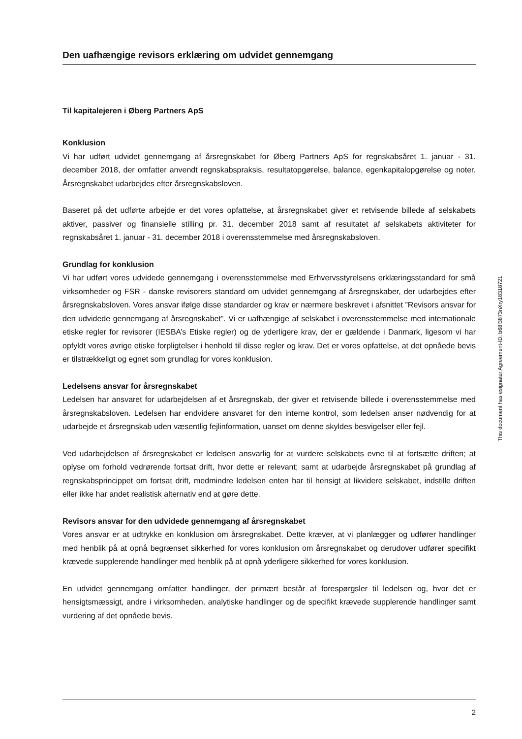Den uafhængige revisors erklæring om udvidet gennemgang
Til kapitalejeren i Øberg Partners ApS
Konklusion
Vi har udført udvidet gennemgang af årsregnskabet for Øberg Partners ApS for regnskabsåret 1. januar - 31. december 2018, der omfatter anvendt regnskabspraksis, resultatopgørelse, balance, egenkapitalopgørelse og noter. Årsregnskabet udarbejdes efter årsregnskabsloven.
Baseret på det udførte arbejde er det vores opfattelse, at årsregnskabet giver et retvisende billede af selskabets aktiver, passiver og finansielle stilling pr. 31. december 2018 samt af resultatet af selskabets aktiviteter for regnskabsåret 1. januar - 31. december 2018 i overensstemmelse med årsregnskabsloven.
Grundlag for konklusion
Vi har udført vores udvidede gennemgang i overensstemmelse med Erhvervsstyrelsens erklæringsstandard for små virksomheder og FSR - danske revisorers standard om udvidet gennemgang af årsregnskaber, der udarbejdes efter årsregnskabsloven. Vores ansvar ifølge disse standarder og krav er nærmere beskrevet i afsnittet ”Revisors ansvar for den udvidede gennemgang af årsregnskabet”. Vi er uafhængige af selskabet i overensstemmelse med internationale etiske regler for revisorer (IESBA’s Etiske regler) og de yderligere krav, der er gældende i Danmark, ligesom vi har opfyldt vores øvrige etiske forpligtelser i henhold til disse regler og krav. Det er vores opfattelse, at det opnåede bevis er tilstrækkeligt og egnet som grundlag for vores konklusion.
Ledelsens ansvar for årsregnskabet
Ledelsen har ansvaret for udarbejdelsen af et årsregnskab, der giver et retvisende billede i overensstemmelse med årsregnskabsloven. Ledelsen har endvidere ansvaret for den interne kontrol, som ledelsen anser nødvendig for at udarbejde et årsregnskab uden væsentlig fejlinformation, uanset om denne skyldes besvigelser eller fejl.
Ved udarbejdelsen af årsregnskabet er ledelsen ansvarlig for at vurdere selskabets evne til at fortsætte driften; at oplyse om forhold vedrørende fortsat drift, hvor dette er relevant; samt at udarbejde årsregnskabet på grundlag af regnskabsprincippet om fortsat drift, medmindre ledelsen enten har til hensigt at likvidere selskabet, indstille driften eller ikke har andet realistisk alternativ end at gøre dette.
Revisors ansvar for den udvidede gennemgang af årsregnskabet
Vores ansvar er at udtrykke en konklusion om årsregnskabet. Dette kræver, at vi planlægger og udfører handlinger med henblik på at opnå begrænset sikkerhed for vores konklusion om årsregnskabet og derudover udfører specifikt krævede supplerende handlinger med henblik på at opnå yderligere sikkerhed for vores konklusion.
En udvidet gennemgang omfatter handlinger, der primært består af forespørgsler til ledelsen og, hvor det er hensigtsmæssigt, andre i virksomheden, analytiske handlinger og de specifikt krævede supplerende handlinger samt vurdering af det opnåede bevis.
This document has esignatur Agreement-ID: b68f3873nXry18318721
2